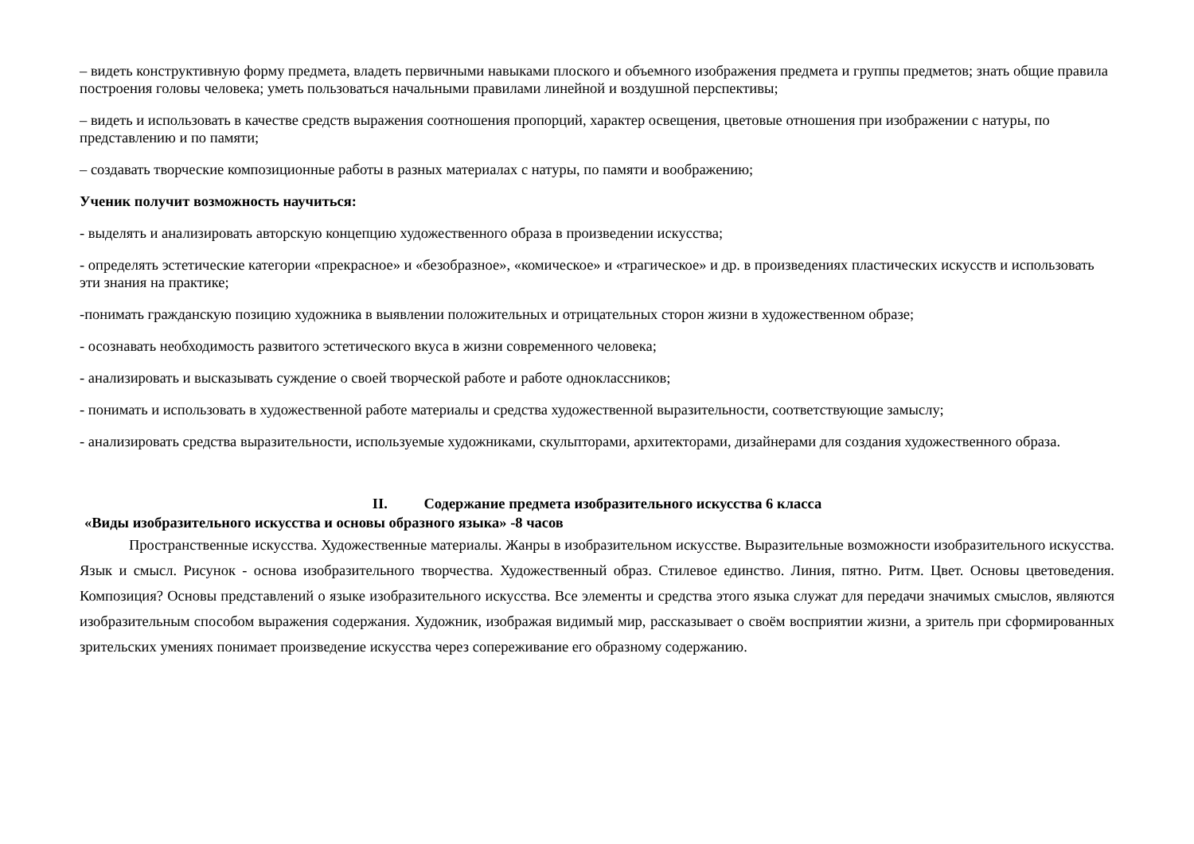– видеть конструктивную форму предмета, владеть первичными навыками плоского и объемного изображения предмета и группы предметов; знать общие правила построения головы человека; уметь пользоваться начальными правилами линейной и воздушной перспективы;
– видеть и использовать в качестве средств выражения соотношения пропорций, характер освещения, цветовые отношения при изображении с натуры, по представлению и по памяти;
– создавать творческие композиционные работы в разных материалах с натуры, по памяти и воображению;
Ученик получит возможность научиться:
- выделять и анализировать авторскую концепцию художественного образа в произведении искусства;
- определять эстетические категории «прекрасное» и «безобразное», «комическое» и «трагическое» и др. в произведениях пластических искусств и использовать эти знания на практике;
-понимать гражданскую позицию художника в выявлении положительных и отрицательных сторон жизни в художественном образе;
- осознавать необходимость развитого эстетического вкуса в жизни современного человека;
- анализировать и высказывать суждение о своей творческой работе и работе одноклассников;
- понимать и использовать в художественной работе материалы и средства художественной выразительности, соответствующие замыслу;
- анализировать средства выразительности, используемые художниками, скульпторами, архитекторами, дизайнерами для создания художественного образа.
II. Содержание предмета изобразительного искусства 6 класса
«Виды изобразительного искусства и основы образного языка» -8 часов
Пространственные искусства. Художественные материалы. Жанры в изобразительном искусстве. Выразительные возможности изобразительного искусства. Язык и смысл. Рисунок - основа изобразительного творчества. Художественный образ. Стилевое единство. Линия, пятно. Ритм. Цвет. Основы цветоведения. Композиция? Основы представлений о языке изобразительного искусства. Все элементы и средства этого языка служат для передачи значимых смыслов, являются изобразительным способом выражения содержания. Художник, изображая видимый мир, рассказывает о своём восприятии жизни, а зритель при сформированных зрительских умениях понимает произведение искусства через сопереживание его образному содержанию.